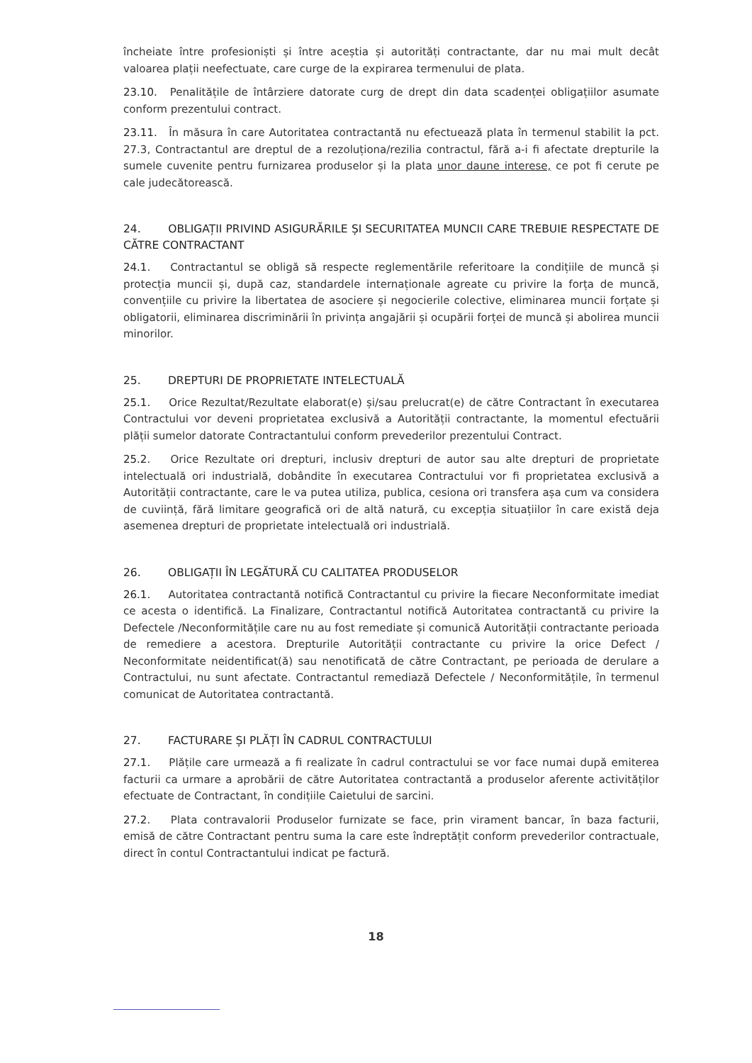încheiate între profesioniști și între aceștia și autorități contractante, dar nu mai mult decât valoarea plații neefectuate, care curge de la expirarea termenului de plata.
23.10. Penalitățile de întârziere datorate curg de drept din data scadenței obligațiilor asumate conform prezentului contract.
23.11. În măsura în care Autoritatea contractantă nu efectuează plata în termenul stabilit la pct. 27.3, Contractantul are dreptul de a rezoluționa/rezilia contractul, fără a-i fi afectate drepturile la sumele cuvenite pentru furnizarea produselor și la plata unor daune interese, ce pot fi cerute pe cale judecătorească.
24. OBLIGAȚII PRIVIND ASIGURĂRILE ȘI SECURITATEA MUNCII CARE TREBUIE RESPECTATE DE CĂTRE CONTRACTANT
24.1. Contractantul se obligă să respecte reglementările referitoare la condițiile de muncă și protecția muncii și, după caz, standardele internaționale agreate cu privire la forța de muncă, convențiile cu privire la libertatea de asociere și negocierile colective, eliminarea muncii forțate și obligatorii, eliminarea discriminării în privința angajării și ocupării forței de muncă și abolirea muncii minorilor.
25. DREPTURI DE PROPRIETATE INTELECTUALĂ
25.1. Orice Rezultat/Rezultate elaborat(e) și/sau prelucrat(e) de către Contractant în executarea Contractului vor deveni proprietatea exclusivă a Autorității contractante, la momentul efectuării plății sumelor datorate Contractantului conform prevederilor prezentului Contract.
25.2. Orice Rezultate ori drepturi, inclusiv drepturi de autor sau alte drepturi de proprietate intelectuală ori industrială, dobândite în executarea Contractului vor fi proprietatea exclusivă a Autorității contractante, care le va putea utiliza, publica, cesiona ori transfera așa cum va considera de cuviință, fără limitare geografică ori de altă natură, cu excepția situațiilor în care există deja asemenea drepturi de proprietate intelectuală ori industrială.
26. OBLIGAȚII ÎN LEGĂTURĂ CU CALITATEA PRODUSELOR
26.1. Autoritatea contractantă notifică Contractantul cu privire la fiecare Neconformitate imediat ce acesta o identifică. La Finalizare, Contractantul notifică Autoritatea contractantă cu privire la Defectele /Neconformitățile care nu au fost remediate și comunică Autorității contractante perioada de remediere a acestora. Drepturile Autorității contractante cu privire la orice Defect / Neconformitate neidentificat(ă) sau nenotificată de către Contractant, pe perioada de derulare a Contractului, nu sunt afectate. Contractantul remediază Defectele / Neconformitățile, în termenul comunicat de Autoritatea contractantă.
27. FACTURARE ȘI PLĂȚI ÎN CADRUL CONTRACTULUI
27.1. Plățile care urmează a fi realizate în cadrul contractului se vor face numai după emiterea facturii ca urmare a aprobării de către Autoritatea contractantă a produselor aferente activităților efectuate de Contractant, în condițiile Caietului de sarcini.
27.2. Plata contravalorii Produselor furnizate se face, prin virament bancar, în baza facturii, emisă de către Contractant pentru suma la care este îndreptățit conform prevederilor contractuale, direct în contul Contractantului indicat pe factură.
18